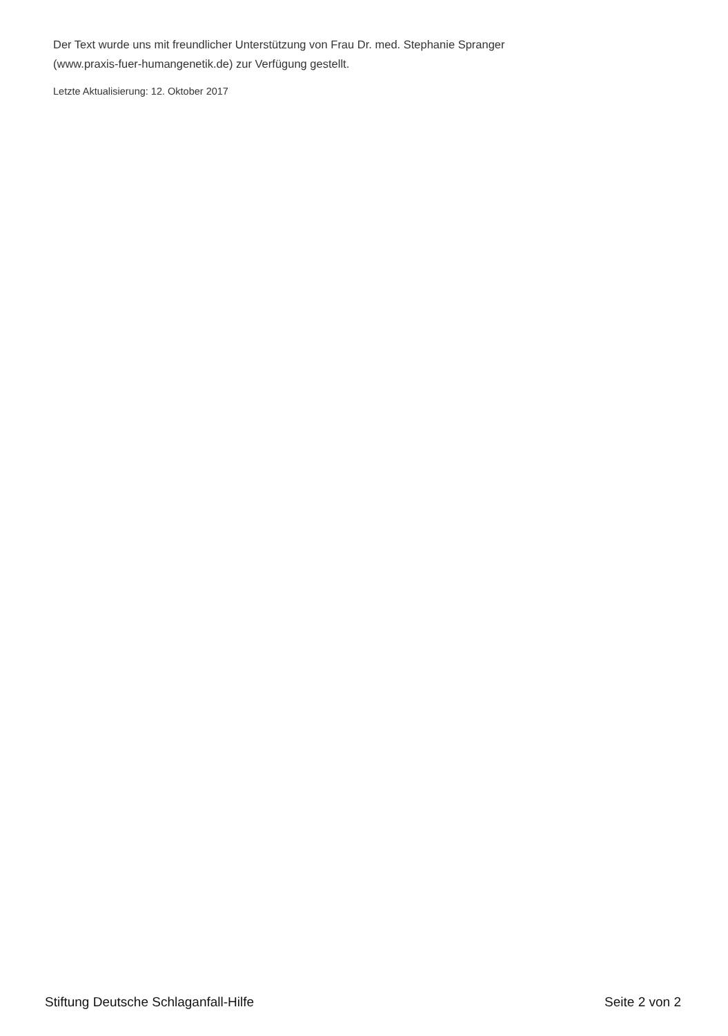Der Text wurde uns mit freundlicher Unterstützung von Frau Dr. med. Stephanie Spranger
(www.praxis-fuer-humangenetik.de) zur Verfügung gestellt.
Letzte Aktualisierung: 12. Oktober 2017
Stiftung Deutsche Schlaganfall-Hilfe Seite 2 von 2